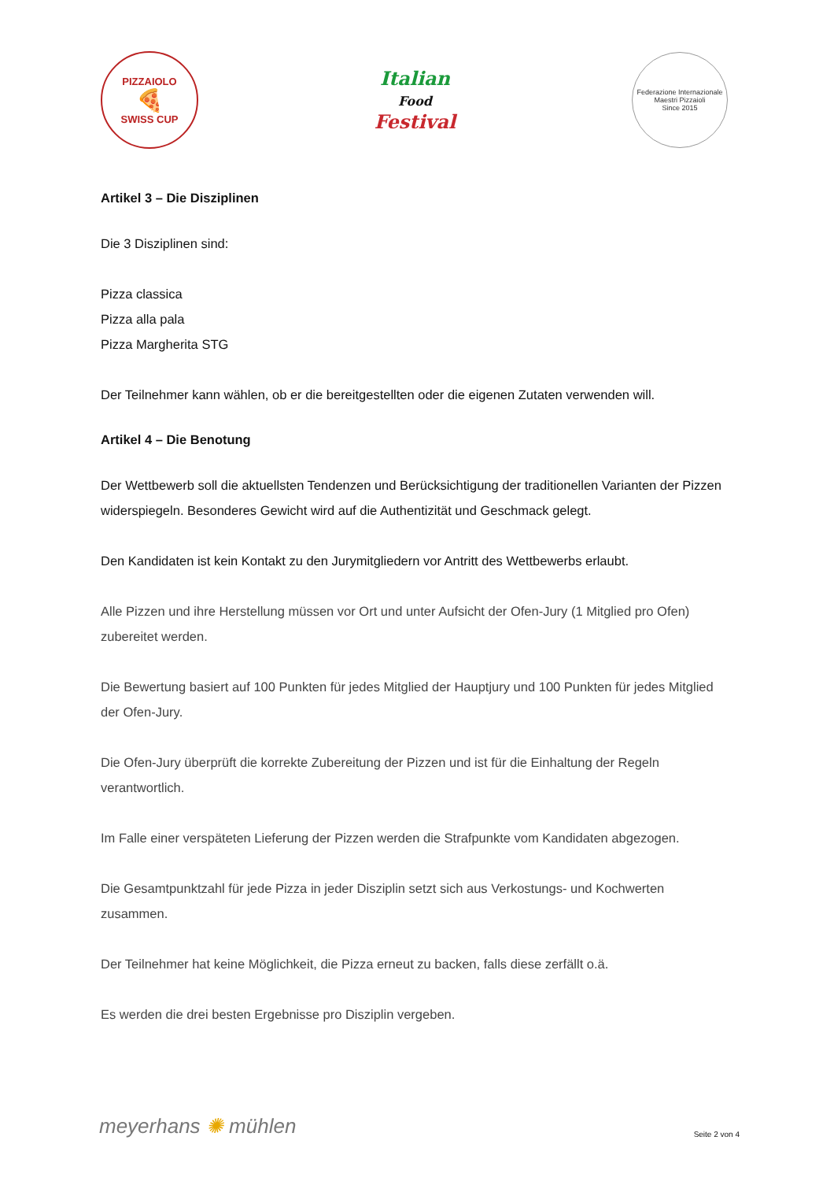PIZZAIOLO
🍕
SWISS CUP
Italian
Food
Festival
Federazione Internazionale
Maestri Pizzaioli
Since 2015
Artikel 3 – Die Disziplinen
Die 3 Disziplinen sind:
Pizza classica
Pizza alla pala
Pizza Margherita STG
Der Teilnehmer kann wählen, ob er die bereitgestellten oder die eigenen Zutaten verwenden will.
Artikel 4 – Die Benotung
Der Wettbewerb soll die aktuellsten Tendenzen und Berücksichtigung der traditionellen Varianten der Pizzen widerspiegeln. Besonderes Gewicht wird auf die Authentizität und Geschmack gelegt.
Den Kandidaten ist kein Kontakt zu den Jurymitgliedern vor Antritt des Wettbewerbs erlaubt.
Alle Pizzen und ihre Herstellung müssen vor Ort und unter Aufsicht der Ofen-Jury (1 Mitglied pro Ofen) zubereitet werden.
Die Bewertung basiert auf 100 Punkten für jedes Mitglied der Hauptjury und 100 Punkten für jedes Mitglied der Ofen-Jury.
Die Ofen-Jury überprüft die korrekte Zubereitung der Pizzen und ist für die Einhaltung der Regeln verantwortlich.
Im Falle einer verspäteten Lieferung der Pizzen werden die Strafpunkte vom Kandidaten abgezogen.
Die Gesamtpunktzahl für jede Pizza in jeder Disziplin setzt sich aus Verkostungs- und Kochwerten zusammen.
Der Teilnehmer hat keine Möglichkeit, die Pizza erneut zu backen, falls diese zerfällt o.ä.
Es werden die drei besten Ergebnisse pro Disziplin vergeben.
meyerhans ✺ mühlen Seite 2 von 4